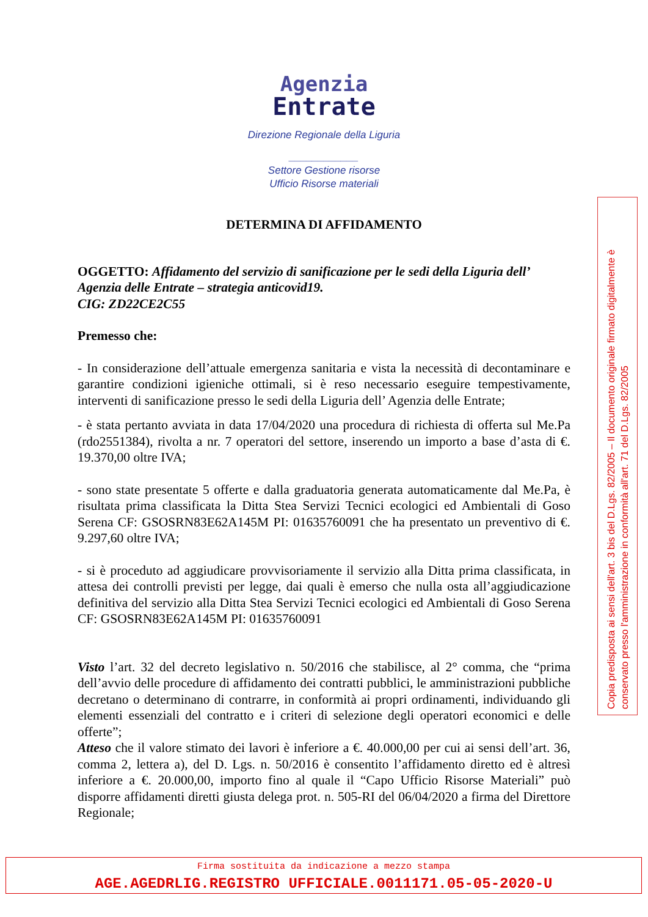Agenzia
Entrate
Direzione Regionale della Liguria
____________
Settore Gestione risorse
Ufficio Risorse materiali
DETERMINA DI AFFIDAMENTO
OGGETTO: Affidamento del servizio di sanificazione per le sedi della Liguria dell’ Agenzia delle Entrate – strategia anticovid19.
CIG: ZD22CE2C55
Premesso che:
- In considerazione dell’attuale emergenza sanitaria e vista la necessità di decontaminare e garantire condizioni igieniche ottimali, si è reso necessario eseguire tempestivamente, interventi di sanificazione presso le sedi della Liguria dell’ Agenzia delle Entrate;
- è stata pertanto avviata in data 17/04/2020 una procedura di richiesta di offerta sul Me.Pa (rdo2551384), rivolta a nr. 7 operatori del settore, inserendo un importo a base d’asta di €. 19.370,00 oltre IVA;
- sono state presentate 5 offerte e dalla graduatoria generata automaticamente dal Me.Pa, è risultata prima classificata la Ditta Stea Servizi Tecnici ecologici ed Ambientali di Goso Serena CF: GSOSRN83E62A145M PI: 01635760091 che ha presentato un preventivo di €. 9.297,60 oltre IVA;
- si è proceduto ad aggiudicare provvisoriamente il servizio alla Ditta prima classificata, in attesa dei controlli previsti per legge, dai quali è emerso che nulla osta all’aggiudicazione definitiva del servizio alla Ditta Stea Servizi Tecnici ecologici ed Ambientali di Goso Serena CF: GSOSRN83E62A145M PI: 01635760091
Visto l’art. 32 del decreto legislativo n. 50/2016 che stabilisce, al 2° comma, che “prima dell’avvio delle procedure di affidamento dei contratti pubblici, le amministrazioni pubbliche decretano o determinano di contrarre, in conformità ai propri ordinamenti, individuando gli elementi essenziali del contratto e i criteri di selezione degli operatori economici e delle offerte”;
Atteso che il valore stimato dei lavori è inferiore a €. 40.000,00 per cui ai sensi dell’art. 36, comma 2, lettera a), del D. Lgs. n. 50/2016 è consentito l’affidamento diretto ed è altresì inferiore a €. 20.000,00, importo fino al quale il “Capo Ufficio Risorse Materiali” può disporre affidamenti diretti giusta delega prot. n. 505-RI del 06/04/2020 a firma del Direttore Regionale;
Copia predisposta ai sensi dell'art. 3 bis del D.Lgs. 82/2005 – Il documento originale firmato digitalmente è conservato presso l'amministrazione in conformità all'art. 71 del D.Lgs. 82/2005
Firma sostituita da indicazione a mezzo stampa
AGE.AGEDRLIG.REGISTRO UFFICIALE.0011171.05-05-2020-U